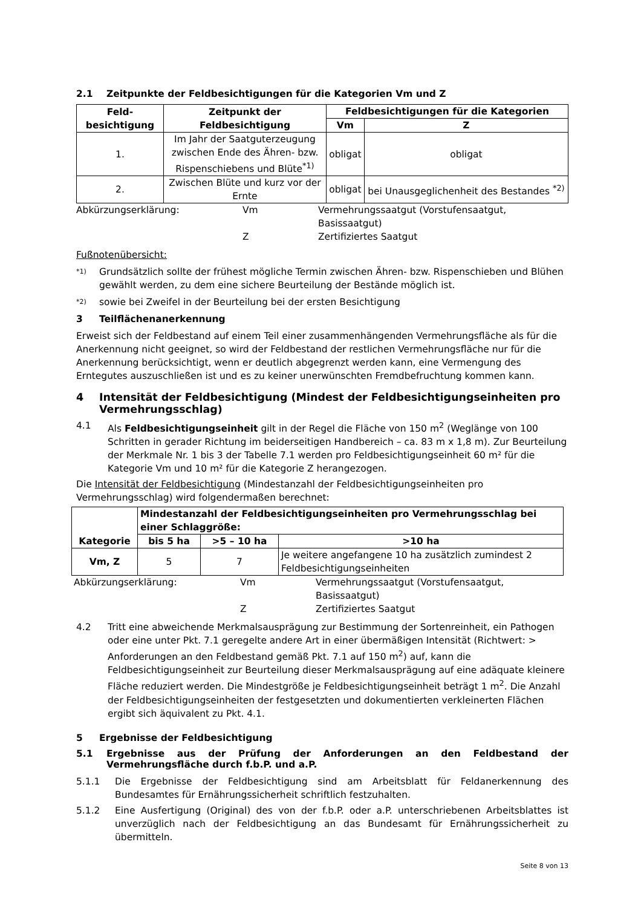2.1 Zeitpunkte der Feldbesichtigungen für die Kategorien Vm und Z
| Feld- besichtigung | Zeitpunkt der Feldbesichtigung | Feldbesichtigungen für die Kategorien | |
| --- | --- | --- | --- |
| | | Vm | Z |
| 1. | Im Jahr der Saatguterzeugung zwischen Ende des Ähren- bzw. Rispenschiebens und Blüte<sup>*1)</sup> | obligat | obligat |
| 2. | Zwischen Blüte und kurz vor der Ernte | obligat | bei Unausgeglichenheit des Bestandes <sup>*2)</sup> |
Abkürzungserklärung: Vm Vermehrungssaatgut (Vorstufensaatgut, Basissaatgut) Z Zertifiziertes Saatgut
Fußnotenübersicht:
*1) Grundsätzlich sollte der frühest mögliche Termin zwischen Ähren- bzw. Rispenschieben und Blühen gewählt werden, zu dem eine sichere Beurteilung der Bestände möglich ist.
*2) sowie bei Zweifel in der Beurteilung bei der ersten Besichtigung
3 Teilflächenanerkennung
Erweist sich der Feldbestand auf einem Teil einer zusammenhängenden Vermehrungsfläche als für die Anerkennung nicht geeignet, so wird der Feldbestand der restlichen Vermehrungsfläche nur für die Anerkennung berücksichtigt, wenn er deutlich abgegrenzt werden kann, eine Vermengung des Erntegutes auszuschließen ist und es zu keiner unerwünschten Fremdbefruchtung kommen kann.
4 Intensität der Feldbesichtigung (Mindest der Feldbesichtigungseinheiten pro Vermehrungsschlag)
4.1 Als Feldbesichtigungseinheit gilt in der Regel die Fläche von 150 m<sup>2</sup> (Weglänge von 100 Schritten in gerader Richtung im beiderseitigen Handbereich – ca. 83 m x 1,8 m). Zur Beurteilung der Merkmale Nr. 1 bis 3 der Tabelle 7.1 werden pro Feldbesichtigungseinheit 60 m² für die Kategorie Vm und 10 m² für die Kategorie Z herangezogen.
Die Intensität der Feldbesichtigung (Mindestanzahl der Feldbesichtigungseinheiten pro Vermehrungsschlag) wird folgendermaßen berechnet:
| Kategorie | Mindestanzahl der Feldbesichtigungseinheiten pro Vermehrungsschlag bei einer Schlaggröße: | | |
| --- | --- | --- | --- |
| | bis 5 ha | >5 – 10 ha | >10 ha |
| Vm, Z | 5 | 7 | Je weitere angefangene 10 ha zusätzlich zumindest 2 Feldbesichtigungseinheiten |
Abkürzungserklärung: Vm Vermehrungssaatgut (Vorstufensaatgut, Basissaatgut) Z Zertifiziertes Saatgut
4.2 Tritt eine abweichende Merkmalsausprägung zur Bestimmung der Sortenreinheit, ein Pathogen oder eine unter Pkt. 7.1 geregelte andere Art in einer übermäßigen Intensität (Richtwert: > Anforderungen an den Feldbestand gemäß Pkt. 7.1 auf 150 m<sup>2</sup>) auf, kann die Feldbesichtigungseinheit zur Beurteilung dieser Merkmalsausprägung auf eine adäquate kleinere Fläche reduziert werden. Die Mindestgröße je Feldbesichtigungseinheit beträgt 1 m<sup>2</sup>. Die Anzahl der Feldbesichtigungseinheiten der festgesetzten und dokumentierten verkleinerten Flächen ergibt sich äquivalent zu Pkt. 4.1.
5 Ergebnisse der Feldbesichtigung
5.1 Ergebnisse aus der Prüfung der Anforderungen an den Feldbestand der Vermehrungsfläche durch f.b.P. und a.P.
5.1.1 Die Ergebnisse der Feldbesichtigung sind am Arbeitsblatt für Feldanerkennung des Bundesamtes für Ernährungssicherheit schriftlich festzuhalten.
5.1.2 Eine Ausfertigung (Original) des von der f.b.P. oder a.P. unterschriebenen Arbeitsblattes ist unverzüglich nach der Feldbesichtigung an das Bundesamt für Ernährungssicherheit zu übermitteln.
Seite 8 von 13